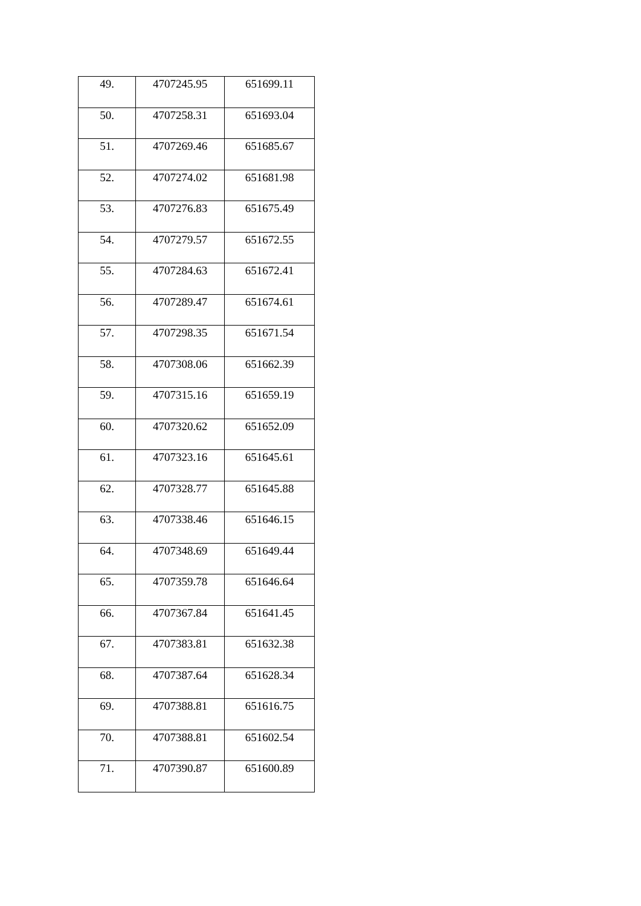| 49. | 4707245.95 | 651699.11 |
| 50. | 4707258.31 | 651693.04 |
| 51. | 4707269.46 | 651685.67 |
| 52. | 4707274.02 | 651681.98 |
| 53. | 4707276.83 | 651675.49 |
| 54. | 4707279.57 | 651672.55 |
| 55. | 4707284.63 | 651672.41 |
| 56. | 4707289.47 | 651674.61 |
| 57. | 4707298.35 | 651671.54 |
| 58. | 4707308.06 | 651662.39 |
| 59. | 4707315.16 | 651659.19 |
| 60. | 4707320.62 | 651652.09 |
| 61. | 4707323.16 | 651645.61 |
| 62. | 4707328.77 | 651645.88 |
| 63. | 4707338.46 | 651646.15 |
| 64. | 4707348.69 | 651649.44 |
| 65. | 4707359.78 | 651646.64 |
| 66. | 4707367.84 | 651641.45 |
| 67. | 4707383.81 | 651632.38 |
| 68. | 4707387.64 | 651628.34 |
| 69. | 4707388.81 | 651616.75 |
| 70. | 4707388.81 | 651602.54 |
| 71. | 4707390.87 | 651600.89 |